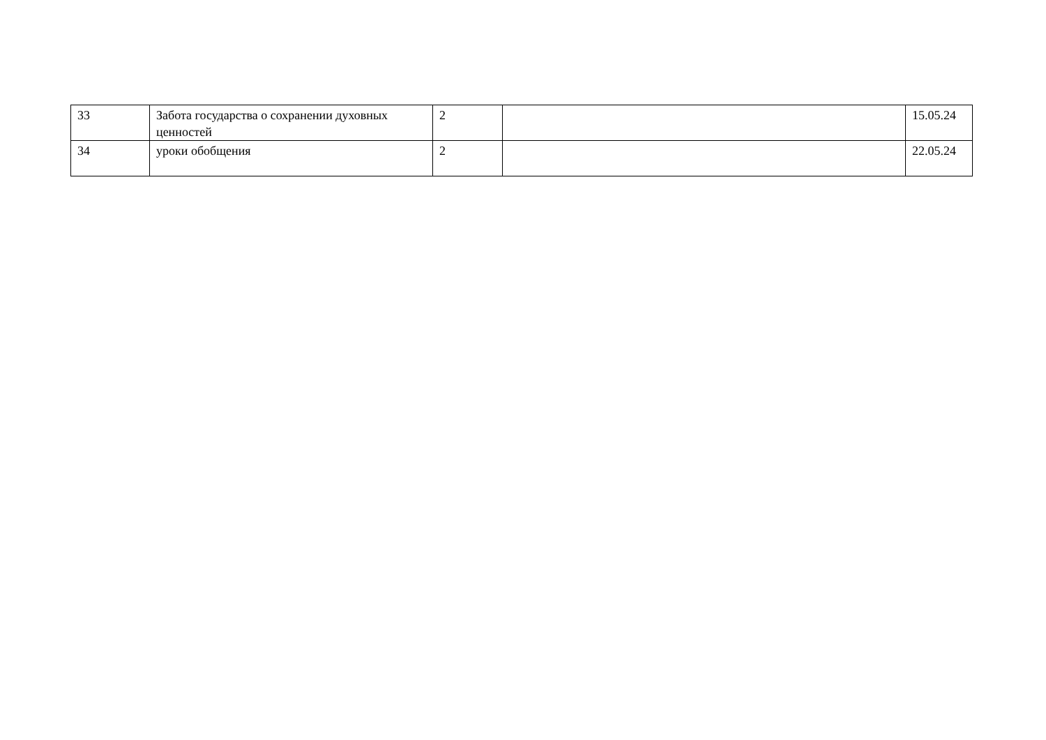| 33 | Забота государства о сохранении духовных ценностей | 2 | | 15.05.24 |
| 34 | уроки обобщения | 2 | | 22.05.24 |